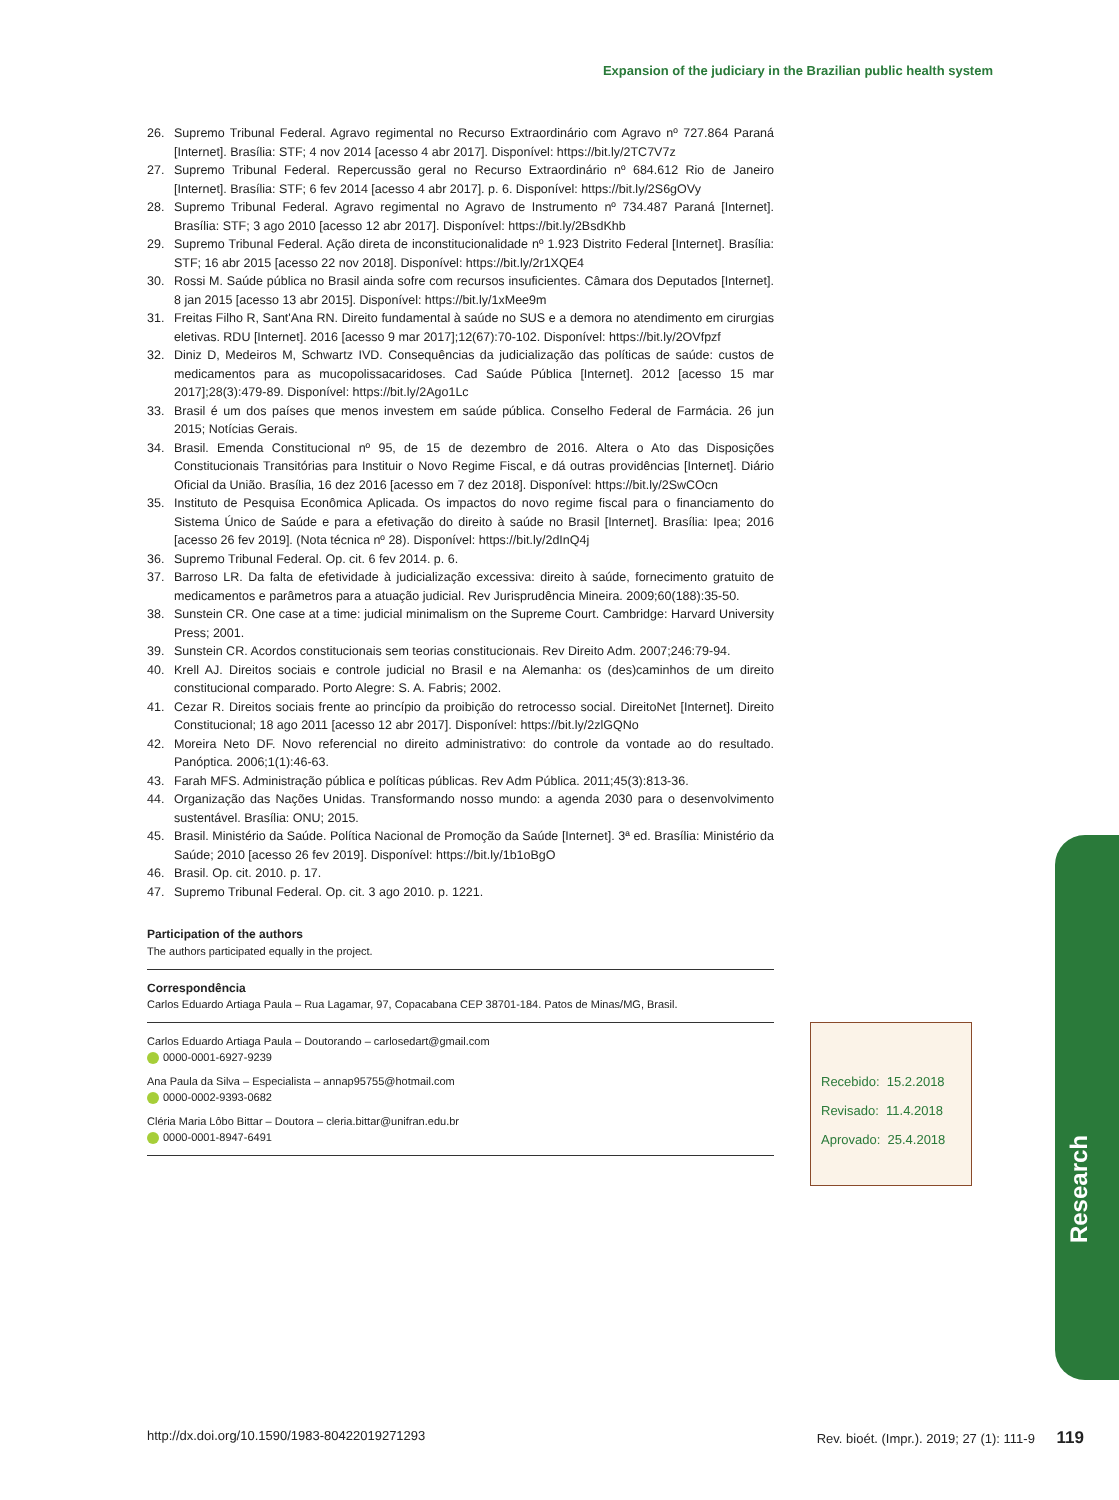Expansion of the judiciary in the Brazilian public health system
26. Supremo Tribunal Federal. Agravo regimental no Recurso Extraordinário com Agravo nº 727.864 Paraná [Internet]. Brasília: STF; 4 nov 2014 [acesso 4 abr 2017]. Disponível: https://bit.ly/2TC7V7z
27. Supremo Tribunal Federal. Repercussão geral no Recurso Extraordinário nº 684.612 Rio de Janeiro [Internet]. Brasília: STF; 6 fev 2014 [acesso 4 abr 2017]. p. 6. Disponível: https://bit.ly/2S6gOVy
28. Supremo Tribunal Federal. Agravo regimental no Agravo de Instrumento nº 734.487 Paraná [Internet]. Brasília: STF; 3 ago 2010 [acesso 12 abr 2017]. Disponível: https://bit.ly/2BsdKhb
29. Supremo Tribunal Federal. Ação direta de inconstitucionalidade nº 1.923 Distrito Federal [Internet]. Brasília: STF; 16 abr 2015 [acesso 22 nov 2018]. Disponível: https://bit.ly/2r1XQE4
30. Rossi M. Saúde pública no Brasil ainda sofre com recursos insuficientes. Câmara dos Deputados [Internet]. 8 jan 2015 [acesso 13 abr 2015]. Disponível: https://bit.ly/1xMee9m
31. Freitas Filho R, Sant'Ana RN. Direito fundamental à saúde no SUS e a demora no atendimento em cirurgias eletivas. RDU [Internet]. 2016 [acesso 9 mar 2017];12(67):70-102. Disponível: https://bit.ly/2OVfpzf
32. Diniz D, Medeiros M, Schwartz IVD. Consequências da judicialização das políticas de saúde: custos de medicamentos para as mucopolissacaridoses. Cad Saúde Pública [Internet]. 2012 [acesso 15 mar 2017];28(3):479-89. Disponível: https://bit.ly/2Ago1Lc
33. Brasil é um dos países que menos investem em saúde pública. Conselho Federal de Farmácia. 26 jun 2015; Notícias Gerais.
34. Brasil. Emenda Constitucional nº 95, de 15 de dezembro de 2016. Altera o Ato das Disposições Constitucionais Transitórias para Instituir o Novo Regime Fiscal, e dá outras providências [Internet]. Diário Oficial da União. Brasília, 16 dez 2016 [acesso em 7 dez 2018]. Disponível: https://bit.ly/2SwCOcn
35. Instituto de Pesquisa Econômica Aplicada. Os impactos do novo regime fiscal para o financiamento do Sistema Único de Saúde e para a efetivação do direito à saúde no Brasil [Internet]. Brasília: Ipea; 2016 [acesso 26 fev 2019]. (Nota técnica nº 28). Disponível: https://bit.ly/2dInQ4j
36. Supremo Tribunal Federal. Op. cit. 6 fev 2014. p. 6.
37. Barroso LR. Da falta de efetividade à judicialização excessiva: direito à saúde, fornecimento gratuito de medicamentos e parâmetros para a atuação judicial. Rev Jurisprudência Mineira. 2009;60(188):35-50.
38. Sunstein CR. One case at a time: judicial minimalism on the Supreme Court. Cambridge: Harvard University Press; 2001.
39. Sunstein CR. Acordos constitucionais sem teorias constitucionais. Rev Direito Adm. 2007;246:79-94.
40. Krell AJ. Direitos sociais e controle judicial no Brasil e na Alemanha: os (des)caminhos de um direito constitucional comparado. Porto Alegre: S. A. Fabris; 2002.
41. Cezar R. Direitos sociais frente ao princípio da proibição do retrocesso social. DireitoNet [Internet]. Direito Constitucional; 18 ago 2011 [acesso 12 abr 2017]. Disponível: https://bit.ly/2zlGQNo
42. Moreira Neto DF. Novo referencial no direito administrativo: do controle da vontade ao do resultado. Panóptica. 2006;1(1):46-63.
43. Farah MFS. Administração pública e políticas públicas. Rev Adm Pública. 2011;45(3):813-36.
44. Organização das Nações Unidas. Transformando nosso mundo: a agenda 2030 para o desenvolvimento sustentável. Brasília: ONU; 2015.
45. Brasil. Ministério da Saúde. Política Nacional de Promoção da Saúde [Internet]. 3ª ed. Brasília: Ministério da Saúde; 2010 [acesso 26 fev 2019]. Disponível: https://bit.ly/1b1oBgO
46. Brasil. Op. cit. 2010. p. 17.
47. Supremo Tribunal Federal. Op. cit. 3 ago 2010. p. 1221.
Participation of the authors
The authors participated equally in the project.
Correspondência
Carlos Eduardo Artiaga Paula – Rua Lagamar, 97, Copacabana CEP 38701-184. Patos de Minas/MG, Brasil.
Carlos Eduardo Artiaga Paula – Doutorando – carlosedart@gmail.com
0000-0001-6927-9239
Ana Paula da Silva – Especialista – annap95755@hotmail.com
0000-0002-9393-0682
Cléria Maria Lôbo Bittar – Doutora – cleria.bittar@unifran.edu.br
0000-0001-8947-6491
Recebido: 15.2.2018
Revisado: 11.4.2018
Aprovado: 25.4.2018
Research
http://dx.doi.org/10.1590/1983-80422019271293 Rev. bioét. (Impr.). 2019; 27 (1): 111-9 119